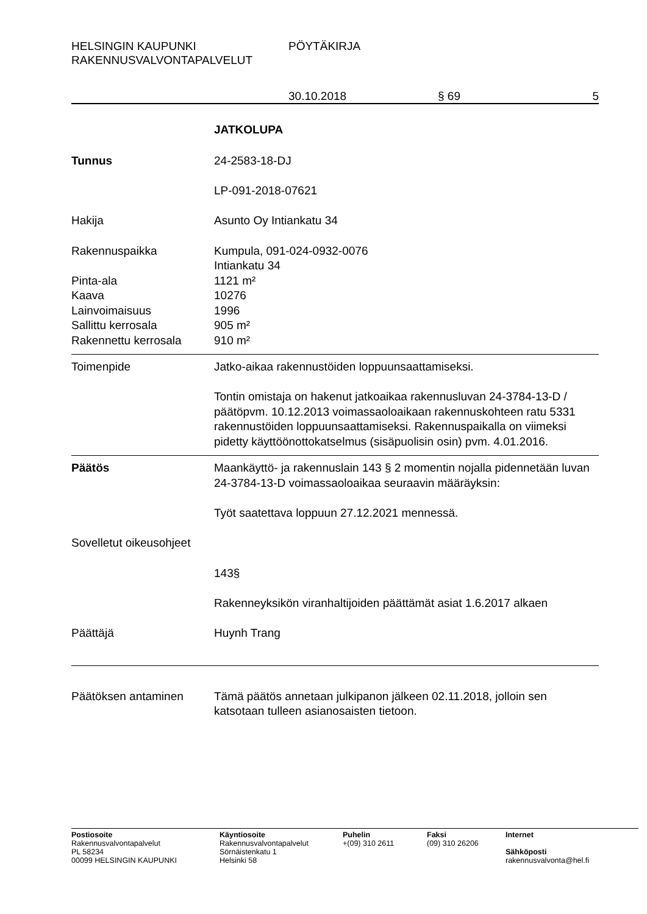HELSINGIN KAUPUNKI
RAKENNUSVALVONTAPALVELUT
PÖYTÄKIRJA
30.10.2018 § 69 5
JATKOLUPA
Tunnus 24-2583-18-DJ
LP-091-2018-07621
Hakija Asunto Oy Intiankatu 34
Rakennuspaikka Kumpula, 091-024-0932-0076
Intiankatu 34
Pinta-ala 1121 m²
Kaava 10276
Lainvoimaisuus 1996
Sallittu kerrosala 905 m²
Rakennettu kerrosala 910 m²
Toimenpide Jatko-aikaa rakennustöiden loppuunsaattamiseksi.
Tontin omistaja on hakenut jatkoaikaa rakennusluvan 24-3784-13-D / päätöpvm. 10.12.2013 voimassaoloaikaan rakennuskohteen ratu 5331 rakennustöiden loppuunsaattamiseksi. Rakennuspaikalla on viimeksi pidetty käyttöönottokatselmus (sisäpuolisin osin) pvm. 4.01.2016.
Päätös Maankäyttö- ja rakennuslain 143 § 2 momentin nojalla pidennetään luvan 24-3784-13-D voimassaoloaikaa seuraavin määräyksin:
Työt saatettava loppuun 27.12.2021 mennessä.
Sovelletut oikeusohjeet
143§
Rakenneyksikön viranhaltijoiden päättämät asiat 1.6.2017 alkaen
Päättäjä Huynh Trang
Päätöksen antaminen Tämä päätös annetaan julkipanon jälkeen 02.11.2018, jolloin sen katsotaan tulleen asianosaisten tietoon.
Postiosoite
Rakennusvalvontapalvelut
PL 58234
00099 HELSINGIN KAUPUNKI
Käyntiosoite
Rakennusvalvontapalvelut
Sörnäistenkatu 1
Helsinki 58
Puhelin
+(09) 310 2611
Faksi
(09) 310 26206
Internet
Sähköposti
rakennusvalvonta@hel.fi